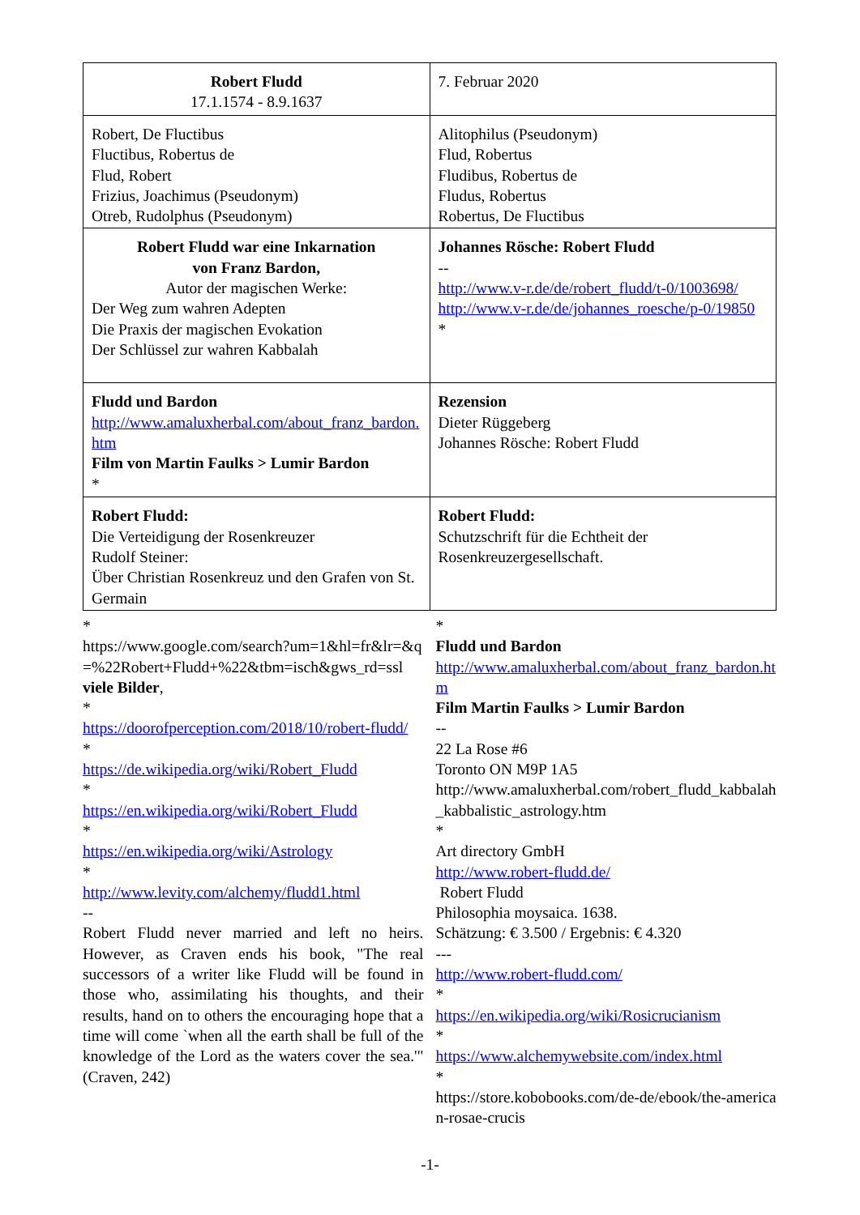| Robert Fludd 17.1.1574 - 8.9.1637 | 7. Februar 2020 |
| Robert, De Fluctibus Fluctibus, Robertus de Flud, Robert Frizius, Joachimus (Pseudonym) Otreb, Rudolphus (Pseudonym) | Alitophilus (Pseudonym) Flud, Robertus Fludibus, Robertus de Fludus, Robertus Robertus, De Fluctibus |
| Robert Fludd war eine Inkarnation von Franz Bardon, Autor der magischen Werke: Der Weg zum wahren Adepten Die Praxis der magischen Evokation Der Schlüssel zur wahren Kabbalah | Johannes Rösche: Robert Fludd -- http://www.v-r.de/de/robert_fludd/t-0/1003698/ http://www.v-r.de/de/johannes_roesche/p-0/19850 * |
| Fludd und Bardon http://www.amaluxherbal.com/about_franz_bardon.htm Film von Martin Faulks > Lumir Bardon * | Rezension Dieter Rüggeberg Johannes Rösche: Robert Fludd |
| Robert Fludd: Die Verteidigung der Rosenkreuzer Rudolf Steiner: Über Christian Rosenkreuz und den Grafen von St. Germain | Robert Fludd: Schutzschrift für die Echtheit der Rosenkreuzergesellschaft. |
*
https://www.google.com/search?um=1&hl=fr&lr=&q=%22Robert+Fludd+%22&tbm=isch&gws_rd=ssl
viele Bilder,
*
https://doorofperception.com/2018/10/robert-fludd/
*
https://de.wikipedia.org/wiki/Robert_Fludd
*
https://en.wikipedia.org/wiki/Robert_Fludd
*
https://en.wikipedia.org/wiki/Astrology
*
http://www.levity.com/alchemy/fludd1.html
--
Robert Fludd never married and left no heirs. However, as Craven ends his book, "The real successors of a writer like Fludd will be found in those who, assimilating his thoughts, and their results, hand on to others the encouraging hope that a time will come `when all the earth shall be full of the knowledge of the Lord as the waters cover the sea.'"(Craven, 242)
*
Fludd und Bardon
http://www.amaluxherbal.com/about_franz_bardon.htm
Film Martin Faulks > Lumir Bardon
--
22 La Rose #6
Toronto ON M9P 1A5
http://www.amaluxherbal.com/robert_fludd_kabbalah_kabbalistic_astrology.htm
*
Art directory GmbH
http://www.robert-fludd.de/
Robert Fludd
Philosophia moysaica. 1638.
Schätzung: € 3.500 / Ergebnis: € 4.320
---
http://www.robert-fludd.com/
*
https://en.wikipedia.org/wiki/Rosicrucianism
*
https://www.alchemywebsite.com/index.html
*
https://store.kobobooks.com/de-de/ebook/the-american-rosae-crucis
-1-